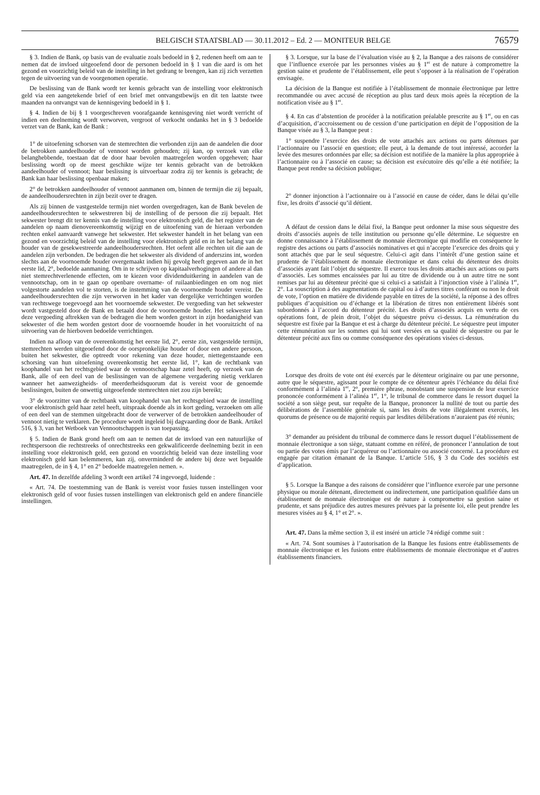BELGISCH STAATSBLAD — 30.11.2012 – Ed. 2 — MONITEUR BELGE
76579
§ 3. Indien de Bank, op basis van de evaluatie zoals bedoeld in § 2, redenen heeft om aan te nemen dat de invloed uitgeoefend door de personen bedoeld in § 1 van die aard is om het gezond en voorzichtig beleid van de instelling in het gedrang te brengen, kan zij zich verzetten tegen de uitvoering van de voorgenomen operatie.
De beslissing van de Bank wordt ter kennis gebracht van de instelling voor elektronisch geld via een aangetekende brief of een brief met ontvangstbewijs en dit ten laatste twee maanden na ontvangst van de kennisgeving bedoeld in § 1.
§ 4. Indien de bij § 1 voorgeschreven voorafgaande kennisgeving niet wordt verricht of indien een deelneming wordt verworven, vergroot of verkocht ondanks het in § 3 bedoelde verzet van de Bank, kan de Bank :
1° de uitoefening schorsen van de stemrechten die verbonden zijn aan de aandelen die door de betrokken aandeelhouder of vennoot worden gehouden; zij kan, op verzoek van elke belanghebbende, toestaan dat de door haar bevolen maatregelen worden opgeheven; haar beslissing wordt op de meest geschikte wijze ter kennis gebracht van de betrokken aandeelhouder of vennoot; haar beslissing is uitvoerbaar zodra zij ter kennis is gebracht; de Bank kan haar beslissing openbaar maken;
2° de betrokken aandeelhouder of vennoot aanmanen om, binnen de termijn die zij bepaalt, de aandeelhoudersrechten in zijn bezit over te dragen.
Als zij binnen de vastgestelde termijn niet worden overgedragen, kan de Bank bevelen de aandeelhoudersrechten te sekwestreren bij de instelling of de persoon die zij bepaalt. Het sekwester brengt dit ter kennis van de instelling voor elektronisch geld, die het register van de aandelen op naam dienovereenkomstig wijzigt en de uitoefening van de hieraan verbonden rechten enkel aanvaardt vanwege het sekwester. Het sekwester handelt in het belang van een gezond en voorzichtig beleid van de instelling voor elektronisch geld en in het belang van de houder van de gesekwestreerde aandeelhoudersrechten. Het oefent alle rechten uit die aan de aandelen zijn verbonden. De bedragen die het sekwester als dividend of anderszins int, worden slechts aan de voornoemde houder overgemaakt indien hij gevolg heeft gegeven aan de in het eerste lid, 2°, bedoelde aanmaning. Om in te schrijven op kapitaalverhogingen of andere al dan niet stemrechtverlenende effecten, om te kiezen voor dividenduitkering in aandelen van de vennootschap, om in te gaan op openbare overname- of ruilaanbiedingen en om nog niet volgestorte aandelen vol te storten, is de instemming van de voornoemde houder vereist. De aandeelhoudersrechten die zijn verworven in het kader van dergelijke verrichtingen worden van rechtswege toegevoegd aan het voornoemde sekwester. De vergoeding van het sekwester wordt vastgesteld door de Bank en betaald door de voornoemde houder. Het sekwester kan deze vergoeding aftrekken van de bedragen die hem worden gestort in zijn hoedanigheid van sekwester of die hem worden gestort door de voornoemde houder in het vooruitzicht of na uitvoering van de hierboven bedoelde verrichtingen.
Indien na afloop van de overeenkomstig het eerste lid, 2°, eerste zin, vastgestelde termijn, stemrechten werden uitgeoefend door de oorspronkelijke houder of door een andere persoon, buiten het sekwester, die optreedt voor rekening van deze houder, niettegenstaande een schorsing van hun uitoefening overeenkomstig het eerste lid, 1°, kan de rechtbank van koophandel van het rechtsgebied waar de vennootschap haar zetel heeft, op verzoek van de Bank, alle of een deel van de beslissingen van de algemene vergadering nietig verklaren wanneer het aanwezigheids- of meerderheidsquorum dat is vereist voor de genoemde beslissingen, buiten de onwettig uitgeoefende stemrechten niet zou zijn bereikt;
3° de voorzitter van de rechtbank van koophandel van het rechtsgebied waar de instelling voor elektronisch geld haar zetel heeft, uitspraak doende als in kort geding, verzoeken om alle of een deel van de stemmen uitgebracht door de verwerver of de betrokken aandeelhouder of vennoot nietig te verklaren. De procedure wordt ingeleid bij dagvaarding door de Bank. Artikel 516, § 3, van het Wetboek van Vennootschappen is van toepassing.
§ 5. Indien de Bank grond heeft om aan te nemen dat de invloed van een natuurlijke of rechtspersoon die rechtstreeks of onrechtstreeks een gekwalificeerde deelneming bezit in een instelling voor elektronisch geld, een gezond en voorzichtig beleid van deze instelling voor elektronisch geld kan belemmeren, kan zij, onverminderd de andere bij deze wet bepaalde maatregelen, de in § 4, 1° en 2° bedoelde maatregelen nemen. ».
Art. 47. In dezelfde afdeling 3 wordt een artikel 74 ingevoegd, luidende :
« Art. 74. De toestemming van de Bank is vereist voor fusies tussen instellingen voor elektronisch geld of voor fusies tussen instellingen van elektronisch geld en andere financiële instellingen.
§ 3. Lorsque, sur la base de l’évaluation visée au § 2, la Banque a des raisons de considérer que l’influence exercée par les personnes visées au § 1<sup>er</sup> est de nature à compromettre la gestion saine et prudente de l’établissement, elle peut s’opposer à la réalisation de l’opération envisagée.
La décision de la Banque est notifiée à l’établissement de monnaie électronique par lettre recommandée ou avec accusé de réception au plus tard deux mois après la réception de la notification visée au § 1<sup>er</sup>.
§ 4. En cas d’abstention de procéder à la notification préalable prescrite au § 1<sup>er</sup>, ou en cas d’acquisition, d’accroissement ou de cession d’une participation en dépit de l’opposition de la Banque visée au § 3, la Banque peut :
1° suspendre l’exercice des droits de vote attachés aux actions ou parts détenues par l’actionnaire ou l’associé en question; elle peut, à la demande de tout intéressé, accorder la levée des mesures ordonnées par elle; sa décision est notifiée de la manière la plus appropriée à l’actionnaire ou à l’associé en cause; sa décision est exécutoire dès qu’elle a été notifiée; la Banque peut rendre sa décision publique;
2° donner injonction à l’actionnaire ou à l’associé en cause de céder, dans le délai qu’elle fixe, les droits d’associé qu’il détient.
A défaut de cession dans le délai fixé, la Banque peut ordonner la mise sous séquestre des droits d’associés auprès de telle institution ou personne qu’elle détermine. Le séquestre en donne connaissance à l’établissement de monnaie électronique qui modifie en conséquence le registre des actions ou parts d’associés nominatives et qui n’accepte l’exercice des droits qui y sont attachés que par le seul séquestre. Celui-ci agit dans l’intérêt d’une gestion saine et prudente de l’établissement de monnaie électronique et dans celui du détenteur des droits d’associés ayant fait l’objet du séquestre. Il exerce tous les droits attachés aux actions ou parts d’associés. Les sommes encaissées par lui au titre de dividende ou à un autre titre ne sont remises par lui au détenteur précité que si celui-ci a satisfait à l’injonction visée à l’alinéa 1<sup>er</sup>, 2°. La souscription à des augmentations de capital ou à d’autres titres conférant ou non le droit de vote, l’option en matière de dividende payable en titres de la société, la réponse à des offres publiques d’acquisition ou d’échange et la libération de titres non entièrement libérés sont subordonnés à l’accord du détenteur précité. Les droits d’associés acquis en vertu de ces opérations font, de plein droit, l’objet du séquestre prévu ci-dessus. La rémunération du séquestre est fixée par la Banque et est à charge du détenteur précité. Le séquestre peut imputer cette rémunération sur les sommes qui lui sont versées en sa qualité de séquestre ou par le détenteur précité aux fins ou comme conséquence des opérations visées ci-dessus.
Lorsque des droits de vote ont été exercés par le détenteur originaire ou par une personne, autre que le séquestre, agissant pour le compte de ce détenteur après l’échéance du délai fixé conformément à l’alinéa 1<sup>er</sup>, 2°, première phrase, nonobstant une suspension de leur exercice prononcée conformément à l’alinéa 1<sup>er</sup>, 1°, le tribunal de commerce dans le ressort duquel la société a son siège peut, sur requête de la Banque, prononcer la nullité de tout ou partie des délibérations de l’assemblée générale si, sans les droits de vote illégalement exercés, les quorums de présence ou de majorité requis par lesdites délibérations n’auraient pas été réunis;
3° demander au président du tribunal de commerce dans le ressort duquel l’établissement de monnaie électronique a son siège, statuant comme en référé, de prononcer l’annulation de tout ou partie des votes émis par l’acquéreur ou l’actionnaire ou associé concerné. La procédure est engagée par citation émanant de la Banque. L’article 516, § 3 du Code des sociétés est d’application.
§ 5. Lorsque la Banque a des raisons de considérer que l’influence exercée par une personne physique ou morale détenant, directement ou indirectement, une participation qualifiée dans un établissement de monnaie électronique est de nature à compromettre sa gestion saine et prudente, et sans préjudice des autres mesures prévues par la présente loi, elle peut prendre les mesures visées au § 4, 1° et 2°. ».
Art. 47. Dans la même section 3, il est inséré un article 74 rédigé comme suit :
« Art. 74. Sont soumises à l’autorisation de la Banque les fusions entre établissements de monnaie électronique et les fusions entre établissements de monnaie électronique et d’autres établissements financiers.